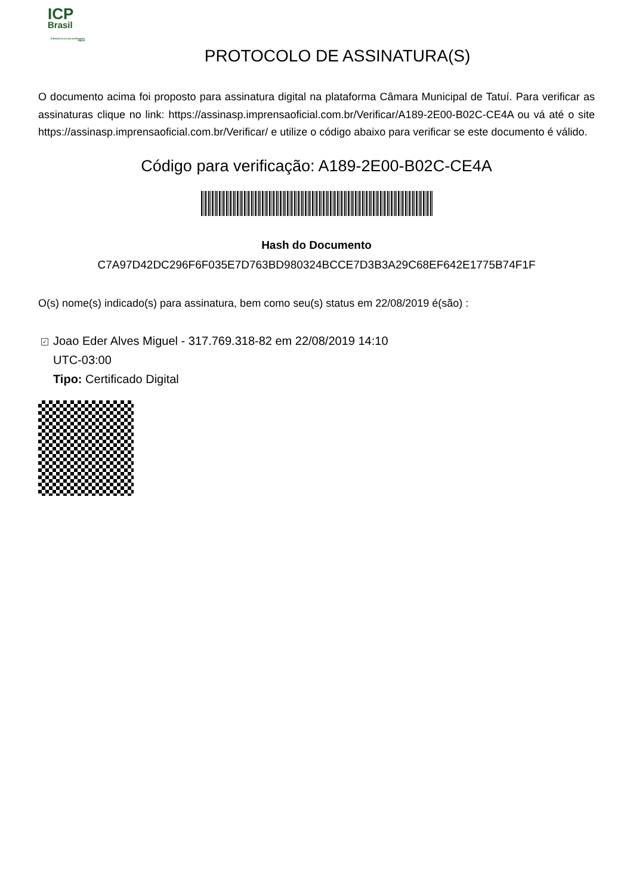ICP
Brasil
O Brasil na era da certificação digital
PROTOCOLO DE ASSINATURA(S)
O documento acima foi proposto para assinatura digital na plataforma Câmara Municipal de Tatuí. Para verificar as assinaturas clique no link: https://assinasp.imprensaoficial.com.br/Verificar/A189-2E00-B02C-CE4A ou vá até o site https://assinasp.imprensaoficial.com.br/Verificar/ e utilize o código abaixo para verificar se este documento é válido.
Código para verificação: A189-2E00-B02C-CE4A
Hash do Documento
C7A97D42DC296F6F035E7D763BD980324BCCE7D3B3A29C68EF642E1775B74F1F
O(s) nome(s) indicado(s) para assinatura, bem como seu(s) status em 22/08/2019 é(são) :
✓ Joao Eder Alves Miguel - 317.769.318-82 em 22/08/2019 14:10
UTC-03:00
Tipo: Certificado Digital